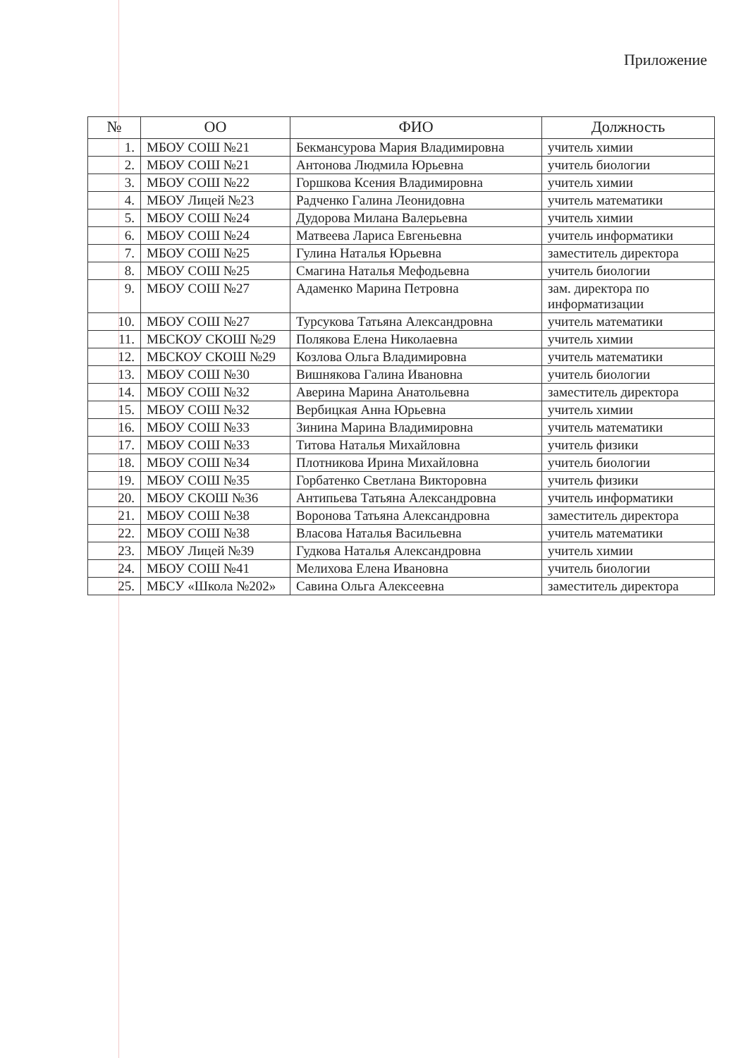Приложение
| № | ОО | ФИО | Должность |
| --- | --- | --- | --- |
| 1. | МБОУ СОШ №21 | Бекмансурова Мария Владимировна | учитель химии |
| 2. | МБОУ СОШ №21 | Антонова Людмила Юрьевна | учитель биологии |
| 3. | МБОУ СОШ №22 | Горшкова Ксения Владимировна | учитель химии |
| 4. | МБОУ Лицей №23 | Радченко Галина Леонидовна | учитель математики |
| 5. | МБОУ СОШ №24 | Дудорова Милана Валерьевна | учитель химии |
| 6. | МБОУ СОШ №24 | Матвеева Лариса Евгеньевна | учитель информатики |
| 7. | МБОУ СОШ №25 | Гулина Наталья Юрьевна | заместитель директора |
| 8. | МБОУ СОШ №25 | Смагина Наталья Мефодьевна | учитель биологии |
| 9. | МБОУ СОШ №27 | Адаменко Марина Петровна | зам. директора по информатизации |
| 10. | МБОУ СОШ №27 | Турсукова Татьяна Александровна | учитель математики |
| 11. | МБСКОУ СКОШ №29 | Полякова Елена Николаевна | учитель химии |
| 12. | МБСКОУ СКОШ №29 | Козлова Ольга Владимировна | учитель математики |
| 13. | МБОУ СОШ №30 | Вишнякова Галина Ивановна | учитель биологии |
| 14. | МБОУ СОШ №32 | Аверина Марина Анатольевна | заместитель директора |
| 15. | МБОУ СОШ №32 | Вербицкая Анна Юрьевна | учитель химии |
| 16. | МБОУ СОШ №33 | Зинина Марина Владимировна | учитель математики |
| 17. | МБОУ СОШ №33 | Титова Наталья Михайловна | учитель физики |
| 18. | МБОУ СОШ №34 | Плотникова Ирина Михайловна | учитель биологии |
| 19. | МБОУ СОШ №35 | Горбатенко Светлана Викторовна | учитель физики |
| 20. | МБОУ СКОШ №36 | Антипьева Татьяна Александровна | учитель информатики |
| 21. | МБОУ СОШ №38 | Воронова Татьяна Александровна | заместитель директора |
| 22. | МБОУ СОШ №38 | Власова Наталья Васильевна | учитель математики |
| 23. | МБОУ Лицей №39 | Гудкова Наталья Александровна | учитель химии |
| 24. | МБОУ СОШ №41 | Мелихова Елена Ивановна | учитель биологии |
| 25. | МБСУ «Школа №202» | Савина Ольга Алексеевна | заместитель директора |